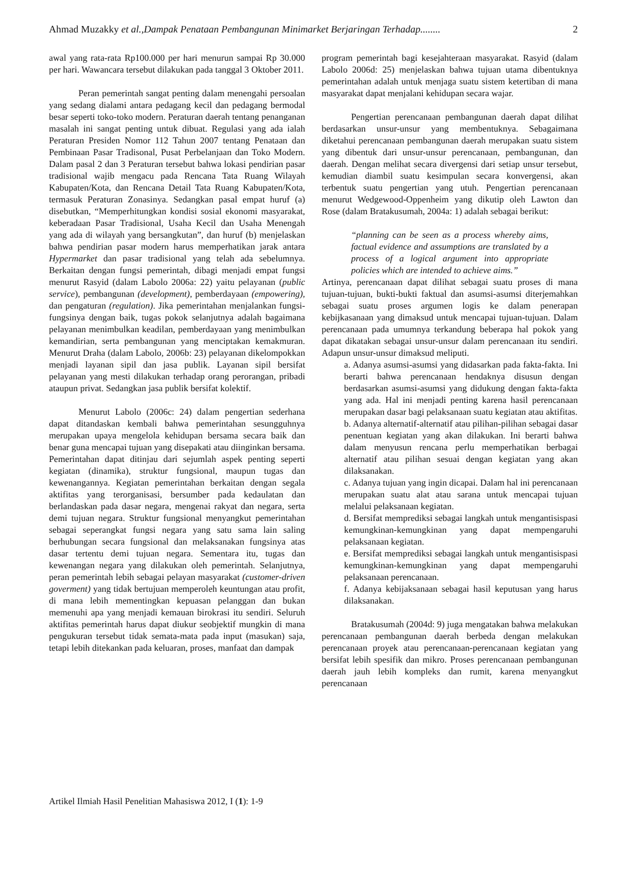Ahmad Muzakky et al.,Dampak Penataan Pembangunan Minimarket Berjaringan Terhadap........ 2
awal yang rata-rata Rp100.000 per hari menurun sampai Rp 30.000 per hari. Wawancara tersebut dilakukan pada tanggal 3 Oktober 2011.
Peran pemerintah sangat penting dalam menengahi persoalan yang sedang dialami antara pedagang kecil dan pedagang bermodal besar seperti toko-toko modern. Peraturan daerah tentang penanganan masalah ini sangat penting untuk dibuat. Regulasi yang ada ialah Peraturan Presiden Nomor 112 Tahun 2007 tentang Penataan dan Pembinaan Pasar Tradisonal, Pusat Perbelanjaan dan Toko Modern. Dalam pasal 2 dan 3 Peraturan tersebut bahwa lokasi pendirian pasar tradisional wajib mengacu pada Rencana Tata Ruang Wilayah Kabupaten/Kota, dan Rencana Detail Tata Ruang Kabupaten/Kota, termasuk Peraturan Zonasinya. Sedangkan pasal empat huruf (a) disebutkan, “Memperhitungkan kondisi sosial ekonomi masyarakat, keberadaan Pasar Tradisional, Usaha Kecil dan Usaha Menengah yang ada di wilayah yang bersangkutan”, dan huruf (b) menjelaskan bahwa pendirian pasar modern harus memperhatikan jarak antara Hypermarket dan pasar tradisional yang telah ada sebelumnya. Berkaitan dengan fungsi pemerintah, dibagi menjadi empat fungsi menurut Rasyid (dalam Labolo 2006a: 22) yaitu pelayanan (public service), pembangunan (development), pemberdayaan (empowering), dan pengaturan (regulation). Jika pemerintahan menjalankan fungsi-fungsinya dengan baik, tugas pokok selanjutnya adalah bagaimana pelayanan menimbulkan keadilan, pemberdayaan yang menimbulkan kemandirian, serta pembangunan yang menciptakan kemakmuran. Menurut Draha (dalam Labolo, 2006b: 23) pelayanan dikelompokkan menjadi layanan sipil dan jasa publik. Layanan sipil bersifat pelayanan yang mesti dilakukan terhadap orang perorangan, pribadi ataupun privat. Sedangkan jasa publik bersifat kolektif.
Menurut Labolo (2006c: 24) dalam pengertian sederhana dapat ditandaskan kembali bahwa pemerintahan sesungguhnya merupakan upaya mengelola kehidupan bersama secara baik dan benar guna mencapai tujuan yang disepakati atau diinginkan bersama. Pemerintahan dapat ditinjau dari sejumlah aspek penting seperti kegiatan (dinamika), struktur fungsional, maupun tugas dan kewenangannya. Kegiatan pemerintahan berkaitan dengan segala aktifitas yang terorganisasi, bersumber pada kedaulatan dan berlandaskan pada dasar negara, mengenai rakyat dan negara, serta demi tujuan negara. Struktur fungsional menyangkut pemerintahan sebagai seperangkat fungsi negara yang satu sama lain saling berhubungan secara fungsional dan melaksanakan fungsinya atas dasar tertentu demi tujuan negara. Sementara itu, tugas dan kewenangan negara yang dilakukan oleh pemerintah. Selanjutnya, peran pemerintah lebih sebagai pelayan masyarakat (customer-driven goverment) yang tidak bertujuan memperoleh keuntungan atau profit, di mana lebih mementingkan kepuasan pelanggan dan bukan memenuhi apa yang menjadi kemauan birokrasi itu sendiri. Seluruh aktifitas pemerintah harus dapat diukur seobjektif mungkin di mana pengukuran tersebut tidak semata-mata pada input (masukan) saja, tetapi lebih ditekankan pada keluaran, proses, manfaat dan dampak
program pemerintah bagi kesejahteraan masyarakat. Rasyid (dalam Labolo 2006d: 25) menjelaskan bahwa tujuan utama dibentuknya pemerintahan adalah untuk menjaga suatu sistem ketertiban di mana masyarakat dapat menjalani kehidupan secara wajar.
Pengertian perencanaan pembangunan daerah dapat dilihat berdasarkan unsur-unsur yang membentuknya. Sebagaimana diketahui perencanaan pembangunan daerah merupakan suatu sistem yang dibentuk dari unsur-unsur perencanaan, pembangunan, dan daerah. Dengan melihat secara divergensi dari setiap unsur tersebut, kemudian diambil suatu kesimpulan secara konvergensi, akan terbentuk suatu pengertian yang utuh. Pengertian perencanaan menurut Wedgewood-Oppenheim yang dikutip oleh Lawton dan Rose (dalam Bratakusumah, 2004a: 1) adalah sebagai berikut:
“planning can be seen as a process whereby aims, factual evidence and assumptions are translated by a process of a logical argument into appropriate policies which are intended to achieve aims.”
Artinya, perencanaan dapat dilihat sebagai suatu proses di mana tujuan-tujuan, bukti-bukti faktual dan asumsi-asumsi diterjemahkan sebagai suatu proses argumen logis ke dalam penerapan kebijkasanaan yang dimaksud untuk mencapai tujuan-tujuan. Dalam perencanaan pada umumnya terkandung beberapa hal pokok yang dapat dikatakan sebagai unsur-unsur dalam perencanaan itu sendiri. Adapun unsur-unsur dimaksud meliputi.
a. Adanya asumsi-asumsi yang didasarkan pada fakta-fakta. Ini berarti bahwa perencanaan hendaknya disusun dengan berdasarkan asumsi-asumsi yang didukung dengan fakta-fakta yang ada. Hal ini menjadi penting karena hasil perencanaan merupakan dasar bagi pelaksanaan suatu kegiatan atau aktifitas.
b. Adanya alternatif-alternatif atau pilihan-pilihan sebagai dasar penentuan kegiatan yang akan dilakukan. Ini berarti bahwa dalam menyusun rencana perlu memperhatikan berbagai alternatif atau pilihan sesuai dengan kegiatan yang akan dilaksanakan.
c. Adanya tujuan yang ingin dicapai. Dalam hal ini perencanaan merupakan suatu alat atau sarana untuk mencapai tujuan melalui pelaksanaan kegiatan.
d. Bersifat memprediksi sebagai langkah untuk mengantisispasi kemungkinan-kemungkinan yang dapat mempengaruhi pelaksanaan kegiatan.
e. Bersifat memprediksi sebagai langkah untuk mengantisispasi kemungkinan-kemungkinan yang dapat mempengaruhi pelaksanaan perencanaan.
f. Adanya kebijaksanaan sebagai hasil keputusan yang harus dilaksanakan.
Bratakusumah (2004d: 9) juga mengatakan bahwa melakukan perencanaan pembangunan daerah berbeda dengan melakukan perencanaan proyek atau perencanaan-perencanaan kegiatan yang bersifat lebih spesifik dan mikro. Proses perencanaan pembangunan daerah jauh lebih kompleks dan rumit, karena menyangkut perencanaan
Artikel Ilmiah Hasil Penelitian Mahasiswa 2012, I (1): 1-9